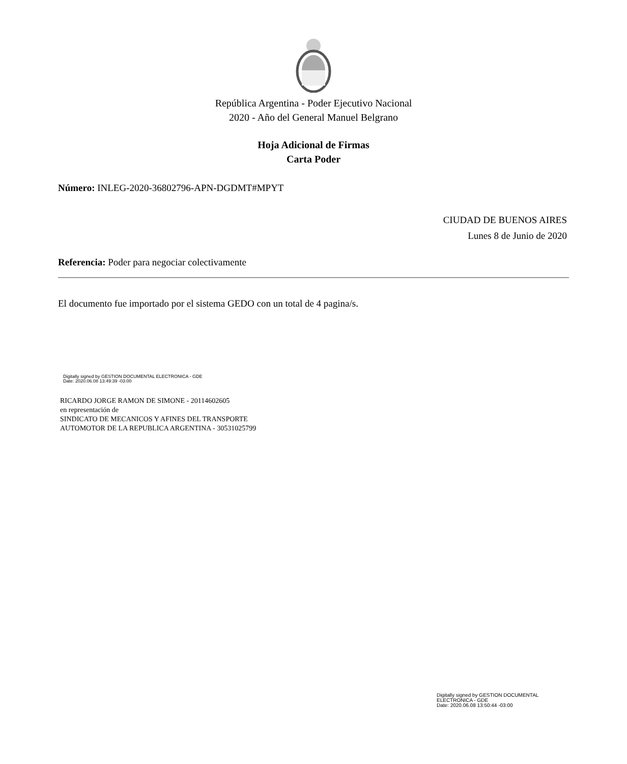República Argentina - Poder Ejecutivo Nacional
2020 - Año del General Manuel Belgrano
Hoja Adicional de Firmas
Carta Poder
Número: INLEG-2020-36802796-APN-DGDMT#MPYT
CIUDAD DE BUENOS AIRES
Lunes 8 de Junio de 2020
Referencia: Poder para negociar colectivamente
El documento fue importado por el sistema GEDO con un total de 4 pagina/s.
Digitally signed by GESTION DOCUMENTAL ELECTRONICA - GDE
Date: 2020.06.08 13:49:39 -03:00
RICARDO JORGE RAMON DE SIMONE - 20114602605
en representación de
SINDICATO DE MECANICOS Y AFINES DEL TRANSPORTE
AUTOMOTOR DE LA REPUBLICA ARGENTINA - 30531025799
Digitally signed by GESTION DOCUMENTAL
ELECTRONICA - GDE
Date: 2020.06.08 13:50:44 -03:00